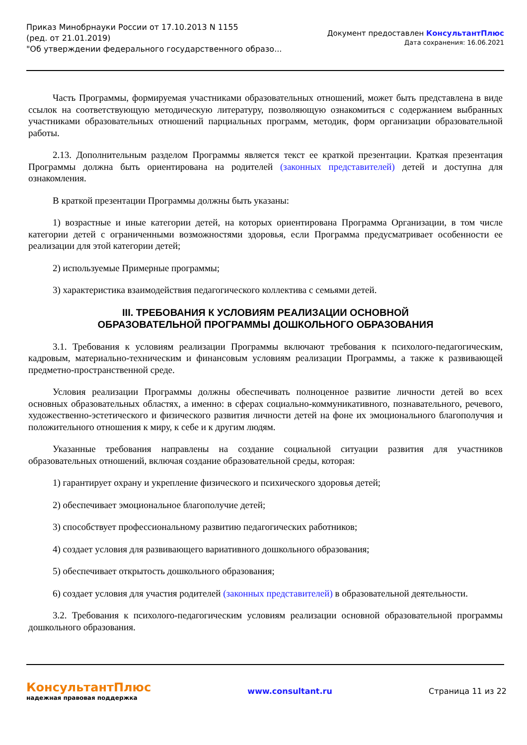Приказ Минобрнауки России от 17.10.2013 N 1155
(ред. от 21.01.2019)
"Об утверждении федерального государственного образо...
Документ предоставлен КонсультантПлюс
Дата сохранения: 16.06.2021
Часть Программы, формируемая участниками образовательных отношений, может быть представлена в виде ссылок на соответствующую методическую литературу, позволяющую ознакомиться с содержанием выбранных участниками образовательных отношений парциальных программ, методик, форм организации образовательной работы.
2.13. Дополнительным разделом Программы является текст ее краткой презентации. Краткая презентация Программы должна быть ориентирована на родителей (законных представителей) детей и доступна для ознакомления.
В краткой презентации Программы должны быть указаны:
1) возрастные и иные категории детей, на которых ориентирована Программа Организации, в том числе категории детей с ограниченными возможностями здоровья, если Программа предусматривает особенности ее реализации для этой категории детей;
2) используемые Примерные программы;
3) характеристика взаимодействия педагогического коллектива с семьями детей.
III. ТРЕБОВАНИЯ К УСЛОВИЯМ РЕАЛИЗАЦИИ ОСНОВНОЙ
ОБРАЗОВАТЕЛЬНОЙ ПРОГРАММЫ ДОШКОЛЬНОГО ОБРАЗОВАНИЯ
3.1. Требования к условиям реализации Программы включают требования к психолого-педагогическим, кадровым, материально-техническим и финансовым условиям реализации Программы, а также к развивающей предметно-пространственной среде.
Условия реализации Программы должны обеспечивать полноценное развитие личности детей во всех основных образовательных областях, а именно: в сферах социально-коммуникативного, познавательного, речевого, художественно-эстетического и физического развития личности детей на фоне их эмоционального благополучия и положительного отношения к миру, к себе и к другим людям.
Указанные требования направлены на создание социальной ситуации развития для участников образовательных отношений, включая создание образовательной среды, которая:
1) гарантирует охрану и укрепление физического и психического здоровья детей;
2) обеспечивает эмоциональное благополучие детей;
3) способствует профессиональному развитию педагогических работников;
4) создает условия для развивающего вариативного дошкольного образования;
5) обеспечивает открытость дошкольного образования;
6) создает условия для участия родителей (законных представителей) в образовательной деятельности.
3.2. Требования к психолого-педагогическим условиям реализации основной образовательной программы дошкольного образования.
КонсультантПлюс
надежная правовая поддержка
www.consultant.ru Страница 11 из 22